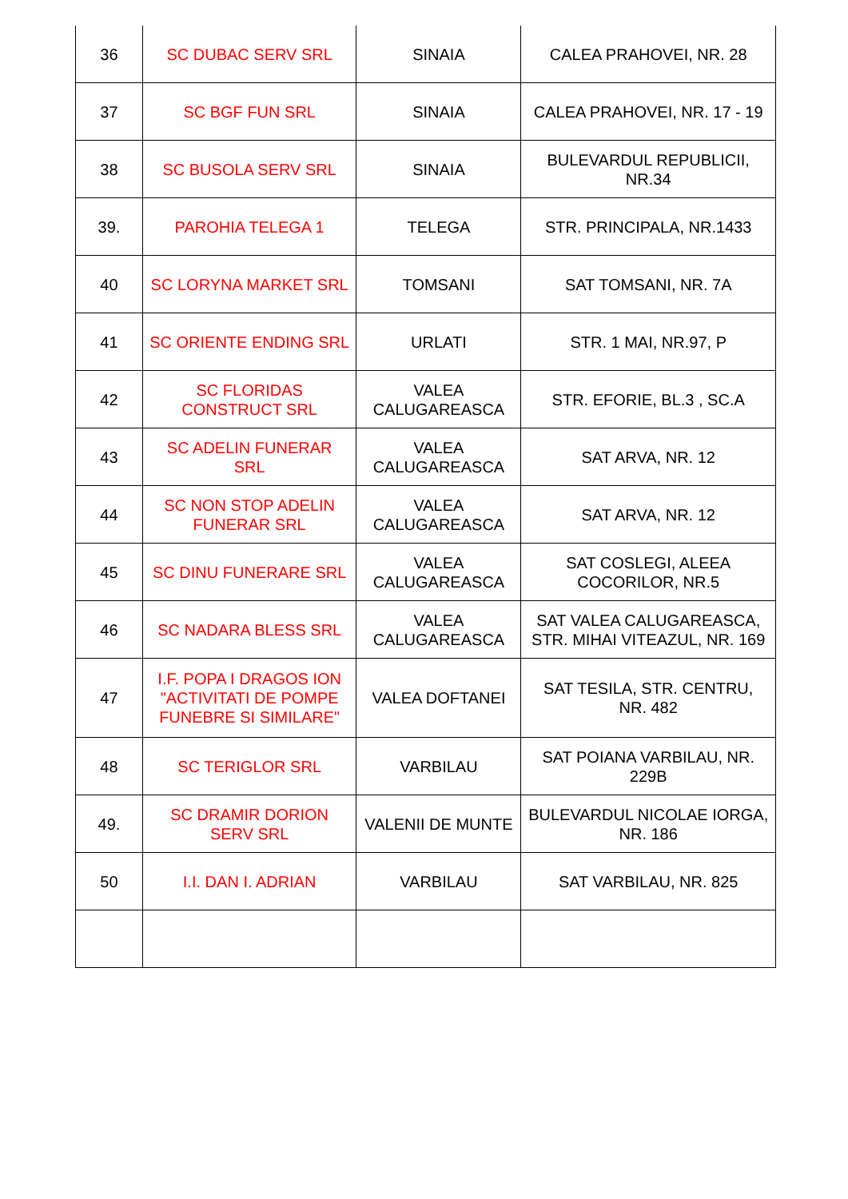| 36 | SC DUBAC SERV SRL | SINAIA | CALEA PRAHOVEI, NR. 28 |
| 37 | SC BGF FUN SRL | SINAIA | CALEA PRAHOVEI, NR. 17 - 19 |
| 38 | SC BUSOLA SERV SRL | SINAIA | BULEVARDUL REPUBLICII, NR.34 |
| 39. | PAROHIA TELEGA 1 | TELEGA | STR. PRINCIPALA, NR.1433 |
| 40 | SC LORYNA MARKET SRL | TOMSANI | SAT TOMSANI, NR. 7A |
| 41 | SC ORIENTE ENDING SRL | URLATI | STR. 1 MAI, NR.97, P |
| 42 | SC FLORIDAS CONSTRUCT SRL | VALEA CALUGAREASCA | STR. EFORIE, BL.3 , SC.A |
| 43 | SC ADELIN FUNERAR SRL | VALEA CALUGAREASCA | SAT ARVA, NR. 12 |
| 44 | SC NON STOP ADELIN FUNERAR SRL | VALEA CALUGAREASCA | SAT ARVA, NR. 12 |
| 45 | SC DINU FUNERARE SRL | VALEA CALUGAREASCA | SAT COSLEGI, ALEEA COCORILOR, NR.5 |
| 46 | SC NADARA BLESS SRL | VALEA CALUGAREASCA | SAT VALEA CALUGAREASCA, STR. MIHAI VITEAZUL, NR. 169 |
| 47 | I.F. POPA I DRAGOS ION "ACTIVITATI DE POMPE FUNEBRE SI SIMILARE" | VALEA DOFTANEI | SAT TESILA, STR. CENTRU, NR. 482 |
| 48 | SC TERIGLOR SRL | VARBILAU | SAT POIANA VARBILAU, NR. 229B |
| 49. | SC DRAMIR DORION SERV SRL | VALENII DE MUNTE | BULEVARDUL NICOLAE IORGA, NR. 186 |
| 50 | I.I. DAN I. ADRIAN | VARBILAU | SAT VARBILAU, NR. 825 |